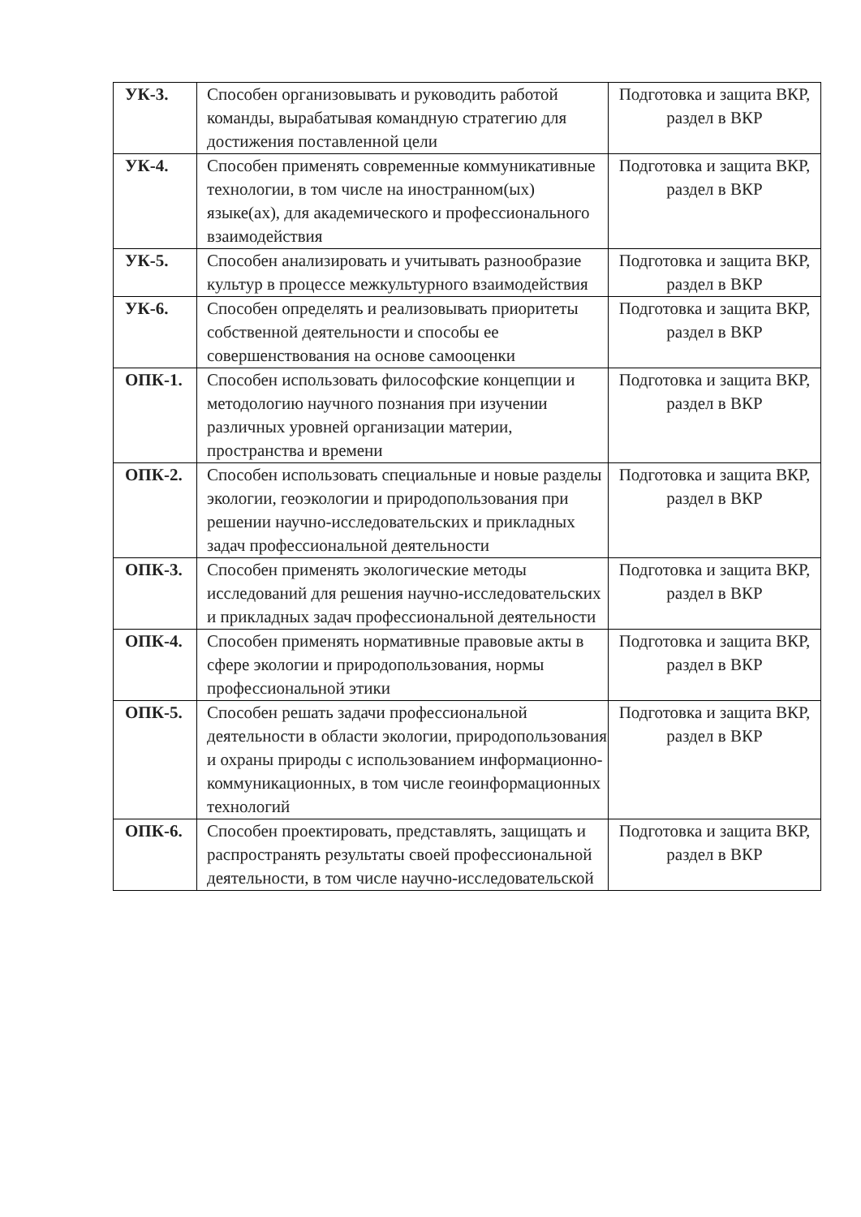| УК-3. | Способен организовывать и руководить работой команды, вырабатывая командную стратегию для достижения поставленной цели | Подготовка и защита ВКР, раздел в ВКР |
| УК-4. | Способен применять современные коммуникативные технологии, в том числе на иностранном(ых) языке(ах), для академического и профессионального взаимодействия | Подготовка и защита ВКР, раздел в ВКР |
| УК-5. | Способен анализировать и учитывать разнообразие культур в процессе межкультурного взаимодействия | Подготовка и защита ВКР, раздел в ВКР |
| УК-6. | Способен определять и реализовывать приоритеты собственной деятельности и способы ее совершенствования на основе самооценки | Подготовка и защита ВКР, раздел в ВКР |
| ОПК-1. | Способен использовать философские концепции и методологию научного познания при изучении различных уровней организации материи, пространства и времени | Подготовка и защита ВКР, раздел в ВКР |
| ОПК-2. | Способен использовать специальные и новые разделы экологии, геоэкологии и природопользования при решении научно-исследовательских и прикладных задач профессиональной деятельности | Подготовка и защита ВКР, раздел в ВКР |
| ОПК-3. | Способен применять экологические методы исследований для решения научно-исследовательских и прикладных задач профессиональной деятельности | Подготовка и защита ВКР, раздел в ВКР |
| ОПК-4. | Способен применять нормативные правовые акты в сфере экологии и природопользования, нормы профессиональной этики | Подготовка и защита ВКР, раздел в ВКР |
| ОПК-5. | Способен решать задачи профессиональной деятельности в области экологии, природопользования и охраны природы с использованием информационно-коммуникационных, в том числе геоинформационных технологий | Подготовка и защита ВКР, раздел в ВКР |
| ОПК-6. | Способен проектировать, представлять, защищать и распространять результаты своей профессиональной деятельности, в том числе научно-исследовательской | Подготовка и защита ВКР, раздел в ВКР |